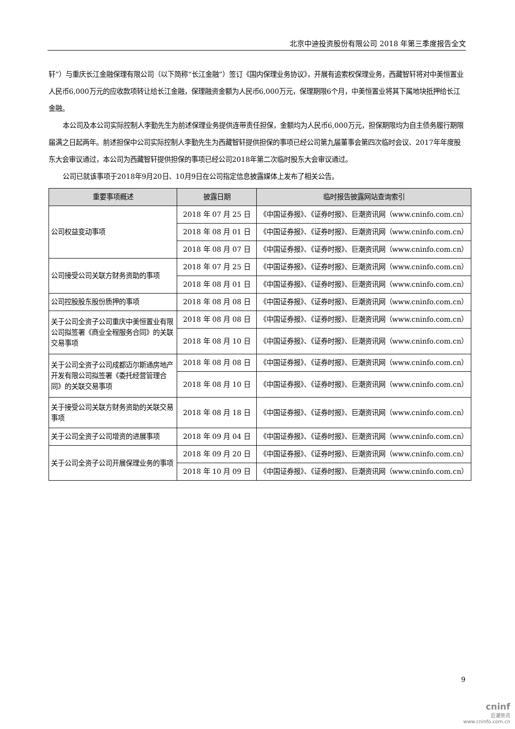北京中迪投资股份有限公司 2018 年第三季度报告全文
轩”）与重庆长江金融保理有限公司（以下简称“长江金融”）签订《国内保理业务协议》，开展有追索权保理业务，西藏智轩将对中美恒置业人民币6,000万元的应收款项转让给长江金融，保理融资金额为人民币6,000万元，保理期限6个月，中美恒置业将其下属地块抵押给长江金融。
本公司及本公司实际控制人李勤先生为前述保理业务提供连带责任担保，金额均为人民币6,000万元，担保期限均为自主债务履行期限届满之日起两年。前述担保中公司实际控制人李勤先生为西藏智轩提供担保的事项已经公司第九届董事会第四次临时会议、2017年年度股东大会审议通过，本公司为西藏智轩提供担保的事项已经公司2018年第二次临时股东大会审议通过。
公司已就该事项于2018年9月20日、10月9日在公司指定信息披露媒体上发布了相关公告。
| 重要事项概述 | 披露日期 | 临时报告披露网站查询索引 |
| --- | --- | --- |
| 公司权益变动事项 | 2018 年 07 月 25 日 | 《中国证券报》、《证券时报》、巨潮资讯网（www.cninfo.com.cn） |
| | 2018 年 08 月 01 日 | 《中国证券报》、《证券时报》、巨潮资讯网（www.cninfo.com.cn） |
| | 2018 年 08 月 07 日 | 《中国证券报》、《证券时报》、巨潮资讯网（www.cninfo.com.cn） |
| 公司接受公司关联方财务资助的事项 | 2018 年 07 月 25 日 | 《中国证券报》、《证券时报》、巨潮资讯网（www.cninfo.com.cn） |
| | 2018 年 08 月 01 日 | 《中国证券报》、《证券时报》、巨潮资讯网（www.cninfo.com.cn） |
| 公司控股股东股份质押的事项 | 2018 年 08 月 08 日 | 《中国证券报》、《证券时报》、巨潮资讯网（www.cninfo.com.cn） |
| 关于公司全资子公司重庆中美恒置业有限公司拟签署《商业全程服务合同》的关联交易事项 | 2018 年 08 月 08 日 | 《中国证券报》、《证券时报》、巨潮资讯网（www.cninfo.com.cn） |
| | 2018 年 08 月 10 日 | 《中国证券报》、《证券时报》、巨潮资讯网（www.cninfo.com.cn） |
| 关于公司全资子公司成都迈尔斯通房地产开发有限公司拟签署《委托经营管理合同》的关联交易事项 | 2018 年 08 月 08 日 | 《中国证券报》、《证券时报》、巨潮资讯网（www.cninfo.com.cn） |
| | 2018 年 08 月 10 日 | 《中国证券报》、《证券时报》、巨潮资讯网（www.cninfo.com.cn） |
| 关于接受公司关联方财务资助的关联交易事项 | 2018 年 08 月 18 日 | 《中国证券报》、《证券时报》、巨潮资讯网（www.cninfo.com.cn） |
| 关于公司全资子公司增资的进展事项 | 2018 年 09 月 04 日 | 《中国证券报》、《证券时报》、巨潮资讯网（www.cninfo.com.cn） |
| 关于公司全资子公司开展保理业务的事项 | 2018 年 09 月 20 日 | 《中国证券报》、《证券时报》、巨潮资讯网（www.cninfo.com.cn） |
| | 2018 年 10 月 09 日 | 《中国证券报》、《证券时报》、巨潮资讯网（www.cninfo.com.cn） |
9
cninf
巨潮资讯
www.cninfo.com.cn